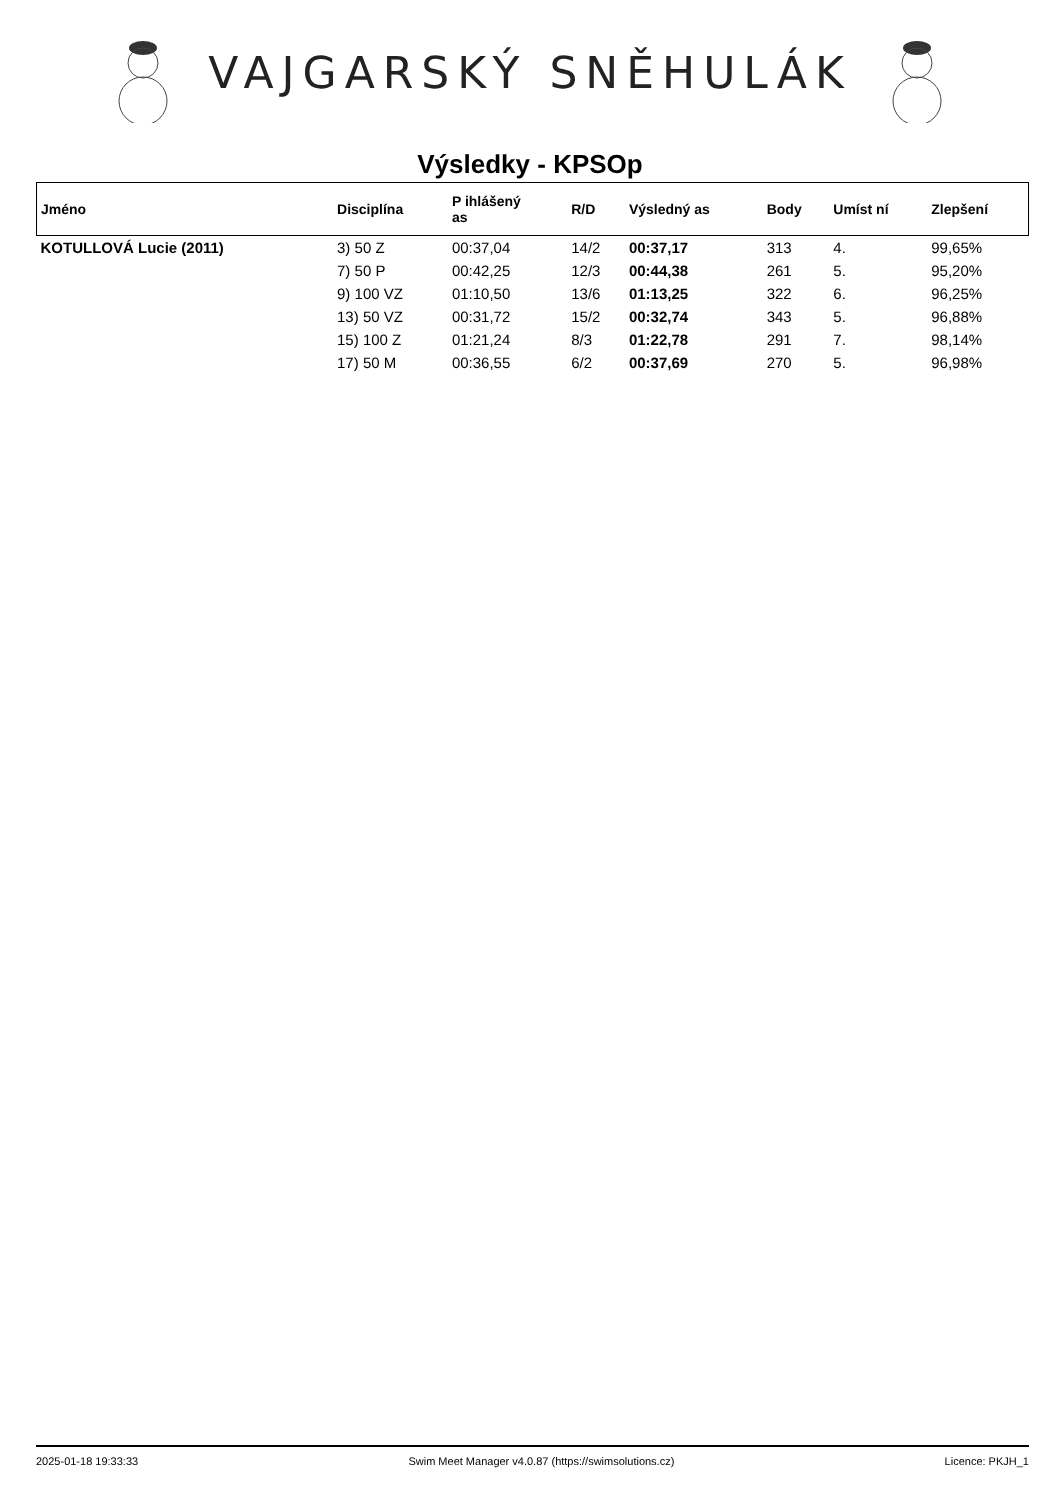VAJGARSKÝ SNĚHULÁK
Výsledky - KPSOp
| Jméno | Disciplína | P ihlášený as | R/D | Výsledný as | Body | Umíst ní | Zlepšení |
| --- | --- | --- | --- | --- | --- | --- | --- |
| KOTULLOVÁ Lucie (2011) | 3) 50 Z | 00:37,04 | 14/2 | 00:37,17 | 313 | 4. | 99,65% |
| | 7) 50 P | 00:42,25 | 12/3 | 00:44,38 | 261 | 5. | 95,20% |
| | 9) 100 VZ | 01:10,50 | 13/6 | 01:13,25 | 322 | 6. | 96,25% |
| | 13) 50 VZ | 00:31,72 | 15/2 | 00:32,74 | 343 | 5. | 96,88% |
| | 15) 100 Z | 01:21,24 | 8/3 | 01:22,78 | 291 | 7. | 98,14% |
| | 17) 50 M | 00:36,55 | 6/2 | 00:37,69 | 270 | 5. | 96,98% |
2025-01-18 19:33:33 Swim Meet Manager v4.0.87 (https://swimsolutions.cz) Licence: PKJH_1